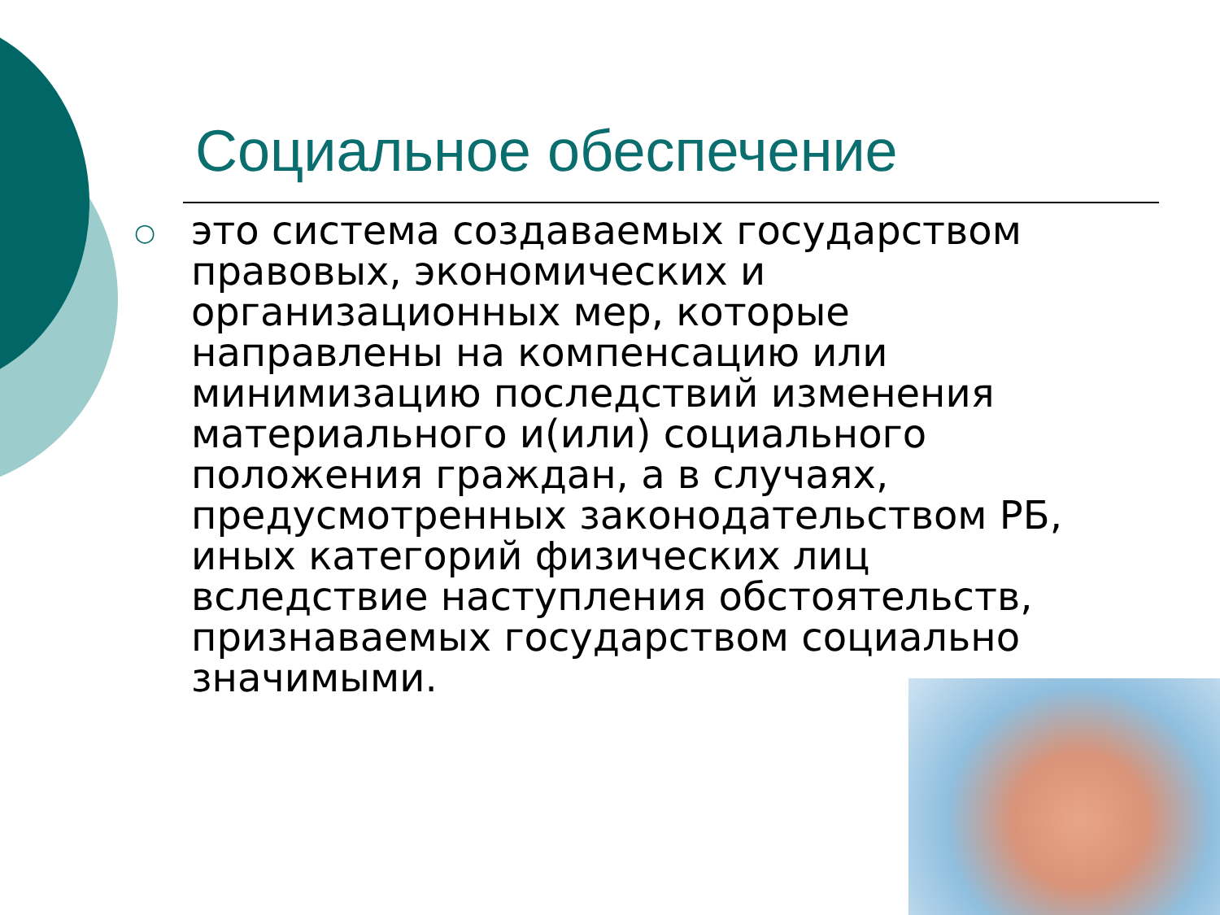Социальное обеспечение
○
это система создаваемых государством правовых, экономических и организационных мер, которые направлены на компенсацию или минимизацию последствий изменения материального и(или) социального положения граждан, а в случаях, предусмотренных законодательством РБ, иных категорий физических лиц вследствие наступления обстоятельств, признаваемых государством социально значимыми.